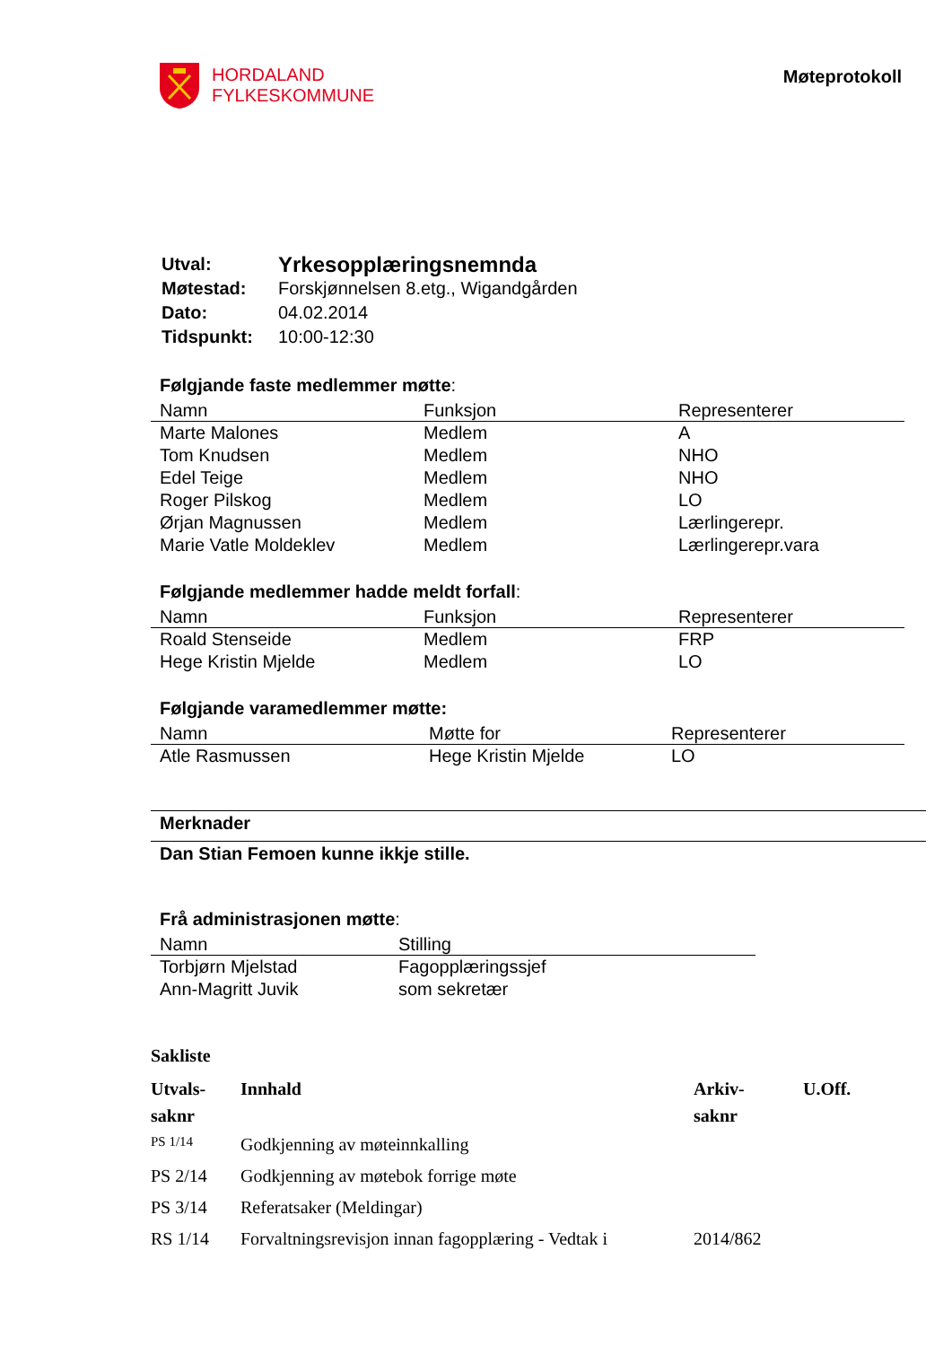HORDALAND
FYLKESKOMMUNE
Møteprotokoll
| Utval: | Yrkesopplæringsnemnda |
| Møtestad: | Forskjønnelsen 8.etg., Wigandgården |
| Dato: | 04.02.2014 |
| Tidspunkt: | 10:00-12:30 |
Følgjande faste medlemmer møtte:
| Namn | Funksjon | Representerer |
| --- | --- | --- |
| Marte Malones | Medlem | A |
| Tom Knudsen | Medlem | NHO |
| Edel Teige | Medlem | NHO |
| Roger Pilskog | Medlem | LO |
| Ørjan Magnussen | Medlem | Lærlingerepr. |
| Marie Vatle Moldeklev | Medlem | Lærlingerepr.vara |
Følgjande medlemmer hadde meldt forfall:
| Namn | Funksjon | Representerer |
| --- | --- | --- |
| Roald Stenseide | Medlem | FRP |
| Hege Kristin Mjelde | Medlem | LO |
Følgjande varamedlemmer møtte:
| Namn | Møtte for | Representerer |
| --- | --- | --- |
| Atle Rasmussen | Hege Kristin Mjelde | LO |
Merknader
Dan Stian Femoen kunne ikkje stille.
Frå administrasjonen møtte:
| Namn | Stilling |
| --- | --- |
| Torbjørn Mjelstad | Fagopplæringssjef |
| Ann-Magritt Juvik | som sekretær |
Sakliste
| Utvals- saknr | Innhald | Arkiv- saknr | U.Off. |
| --- | --- | --- | --- |
| PS 1/14 | Godkjenning av møteinnkalling | | |
| PS 2/14 | Godkjenning av møtebok forrige møte | | |
| PS 3/14 | Referatsaker (Meldingar) | | |
| RS 1/14 | Forvaltningsrevisjon innan fagopplæring - Vedtak i | 2014/862 | |